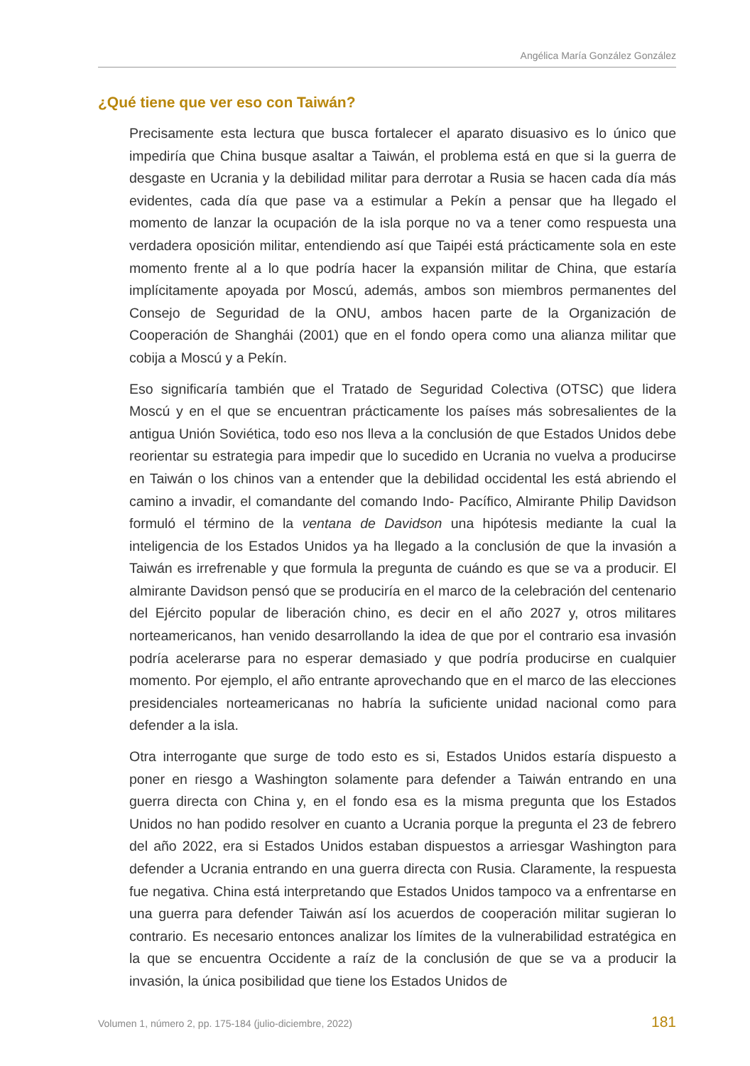Angélica María González González
¿Qué tiene que ver eso con Taiwán?
Precisamente esta lectura que busca fortalecer el aparato disuasivo es lo único que impediría que China busque asaltar a Taiwán, el problema está en que si la guerra de desgaste en Ucrania y la debilidad militar para derrotar a Rusia se hacen cada día más evidentes, cada día que pase va a estimular a Pekín a pensar que ha llegado el momento de lanzar la ocupación de la isla porque no va a tener como respuesta una verdadera oposición militar, entendiendo así que Taipéi está prácticamente sola en este momento frente al a lo que podría hacer la expansión militar de China, que estaría implícitamente apoyada por Moscú, además, ambos son miembros permanentes del Consejo de Seguridad de la ONU, ambos hacen parte de la Organización de Cooperación de Shanghái (2001) que en el fondo opera como una alianza militar que cobija a Moscú y a Pekín.
Eso significaría también que el Tratado de Seguridad Colectiva (OTSC) que lidera Moscú y en el que se encuentran prácticamente los países más sobresalientes de la antigua Unión Soviética, todo eso nos lleva a la conclusión de que Estados Unidos debe reorientar su estrategia para impedir que lo sucedido en Ucrania no vuelva a producirse en Taiwán o los chinos van a entender que la debilidad occidental les está abriendo el camino a invadir, el comandante del comando Indo- Pacífico, Almirante Philip Davidson formuló el término de la ventana de Davidson una hipótesis mediante la cual la inteligencia de los Estados Unidos ya ha llegado a la conclusión de que la invasión a Taiwán es irrefrenable y que formula la pregunta de cuándo es que se va a producir. El almirante Davidson pensó que se produciría en el marco de la celebración del centenario del Ejército popular de liberación chino, es decir en el año 2027 y, otros militares norteamericanos, han venido desarrollando la idea de que por el contrario esa invasión podría acelerarse para no esperar demasiado y que podría producirse en cualquier momento. Por ejemplo, el año entrante aprovechando que en el marco de las elecciones presidenciales norteamericanas no habría la suficiente unidad nacional como para defender a la isla.
Otra interrogante que surge de todo esto es si, Estados Unidos estaría dispuesto a poner en riesgo a Washington solamente para defender a Taiwán entrando en una guerra directa con China y, en el fondo esa es la misma pregunta que los Estados Unidos no han podido resolver en cuanto a Ucrania porque la pregunta el 23 de febrero del año 2022, era si Estados Unidos estaban dispuestos a arriesgar Washington para defender a Ucrania entrando en una guerra directa con Rusia. Claramente, la respuesta fue negativa. China está interpretando que Estados Unidos tampoco va a enfrentarse en una guerra para defender Taiwán así los acuerdos de cooperación militar sugieran lo contrario. Es necesario entonces analizar los límites de la vulnerabilidad estratégica en la que se encuentra Occidente a raíz de la conclusión de que se va a producir la invasión, la única posibilidad que tiene los Estados Unidos de
Volumen 1, número 2, pp. 175-184 (julio-diciembre, 2022) 181